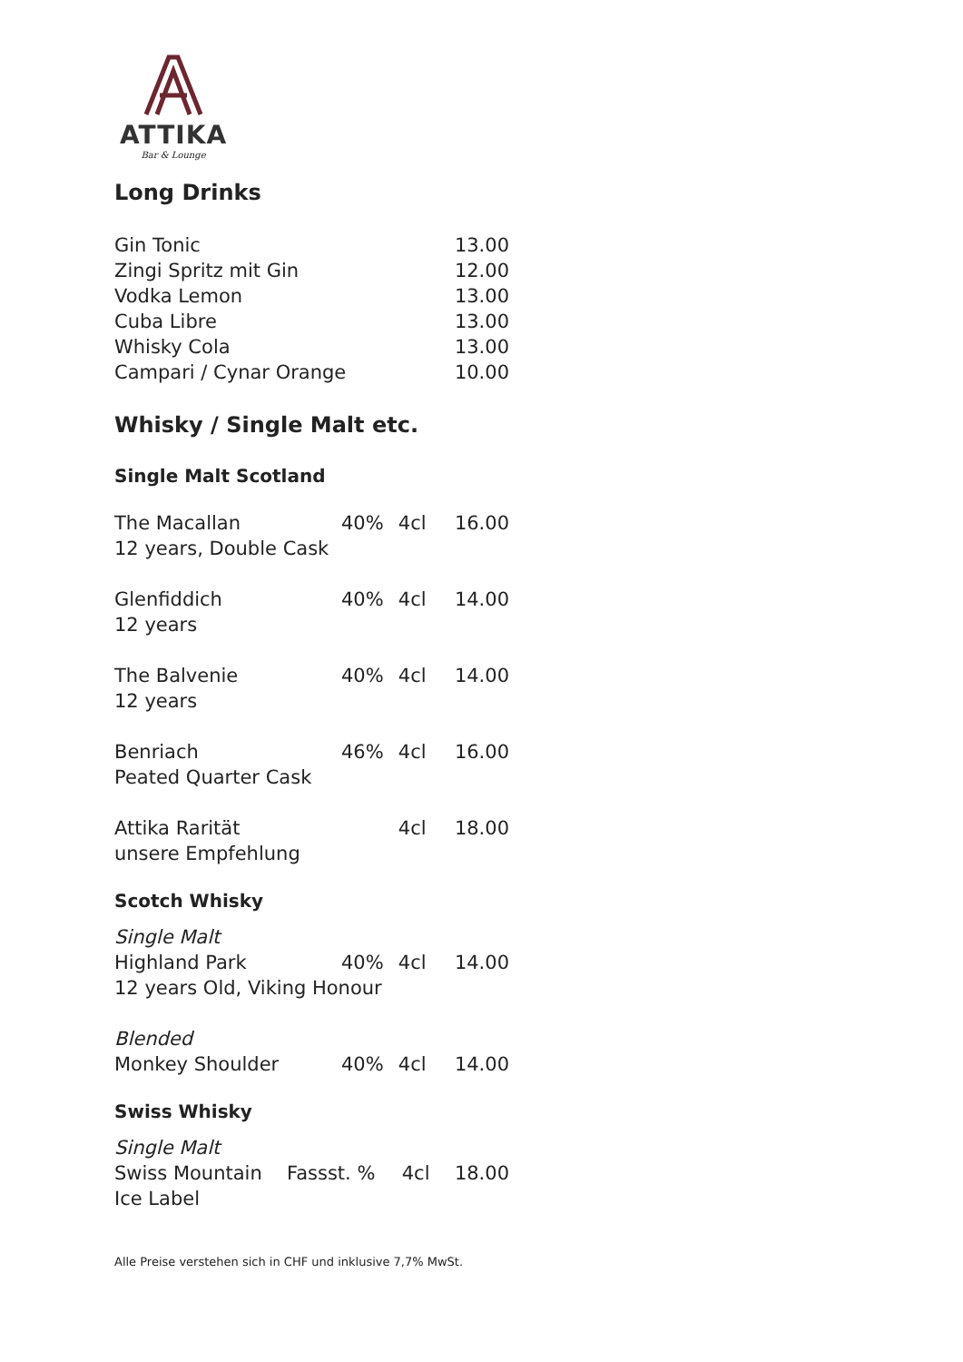ATTIKA
Bar & Lounge
Long Drinks
| Gin Tonic | 13.00 |
| Zingi Spritz mit Gin | 12.00 |
| Vodka Lemon | 13.00 |
| Cuba Libre | 13.00 |
| Whisky Cola | 13.00 |
| Campari / Cynar Orange | 10.00 |
Whisky / Single Malt etc.
Single Malt Scotland
| The Macallan 12 years, Double Cask | 40% | 4cl | 16.00 |
| Glenfiddich 12 years | 40% | 4cl | 14.00 |
| The Balvenie 12 years | 40% | 4cl | 14.00 |
| Benriach Peated Quarter Cask | 46% | 4cl | 16.00 |
| Attika Rarität unsere Empfehlung | | 4cl | 18.00 |
Scotch Whisky
| Single Malt | | | |
| Highland Park | 40% | 4cl | 14.00 |
| 12 years Old, Viking Honour | | | |
| Blended | | | |
| Monkey Shoulder | 40% | 4cl | 14.00 |
Swiss Whisky
| Single Malt | | | |
| Swiss Mountain | Fassst. % | 4cl | 18.00 |
| Ice Label | | | |
Alle Preise verstehen sich in CHF und inklusive 7,7% MwSt.